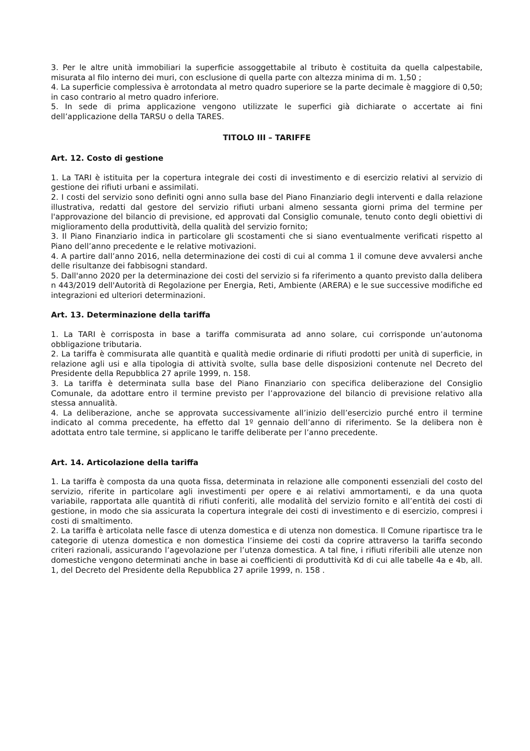3. Per le altre unità immobiliari la superficie assoggettabile al tributo è costituita da quella calpestabile, misurata al filo interno dei muri, con esclusione di quella parte con altezza minima di m. 1,50 ;
4. La superficie complessiva è arrotondata al metro quadro superiore se la parte decimale è maggiore di 0,50; in caso contrario al metro quadro inferiore.
5. In sede di prima applicazione vengono utilizzate le superfici già dichiarate o accertate ai fini dell’applicazione della TARSU o della TARES.
TITOLO III – TARIFFE
Art. 12. Costo di gestione
1. La TARI è istituita per la copertura integrale dei costi di investimento e di esercizio relativi al servizio di gestione dei rifiuti urbani e assimilati.
2. I costi del servizio sono definiti ogni anno sulla base del Piano Finanziario degli interventi e dalla relazione illustrativa, redatti dal gestore del servizio rifiuti urbani almeno sessanta giorni prima del termine per l'approvazione del bilancio di previsione, ed approvati dal Consiglio comunale, tenuto conto degli obiettivi di miglioramento della produttività, della qualità del servizio fornito;
3. Il Piano Finanziario indica in particolare gli scostamenti che si siano eventualmente verificati rispetto al Piano dell’anno precedente e le relative motivazioni.
4. A partire dall’anno 2016, nella determinazione dei costi di cui al comma 1 il comune deve avvalersi anche delle risultanze dei fabbisogni standard.
5. Dall'anno 2020 per la determinazione dei costi del servizio si fa riferimento a quanto previsto dalla delibera n 443/2019 dell'Autorità di Regolazione per Energia, Reti, Ambiente (ARERA) e le sue successive modifiche ed integrazioni ed ulteriori determinazioni.
Art. 13. Determinazione della tariffa
1. La TARI è corrisposta in base a tariffa commisurata ad anno solare, cui corrisponde un’autonoma obbligazione tributaria.
2. La tariffa è commisurata alle quantità e qualità medie ordinarie di rifiuti prodotti per unità di superficie, in relazione agli usi e alla tipologia di attività svolte, sulla base delle disposizioni contenute nel Decreto del Presidente della Repubblica 27 aprile 1999, n. 158.
3. La tariffa è determinata sulla base del Piano Finanziario con specifica deliberazione del Consiglio Comunale, da adottare entro il termine previsto per l’approvazione del bilancio di previsione relativo alla stessa annualità.
4. La deliberazione, anche se approvata successivamente all’inizio dell’esercizio purché entro il termine indicato al comma precedente, ha effetto dal 1º gennaio dell’anno di riferimento. Se la delibera non è adottata entro tale termine, si applicano le tariffe deliberate per l’anno precedente.
Art. 14. Articolazione della tariffa
1. La tariffa è composta da una quota fissa, determinata in relazione alle componenti essenziali del costo del servizio, riferite in particolare agli investimenti per opere e ai relativi ammortamenti, e da una quota variabile, rapportata alle quantità di rifiuti conferiti, alle modalità del servizio fornito e all’entità dei costi di gestione, in modo che sia assicurata la copertura integrale dei costi di investimento e di esercizio, compresi i costi di smaltimento.
2. La tariffa è articolata nelle fasce di utenza domestica e di utenza non domestica. Il Comune ripartisce tra le categorie di utenza domestica e non domestica l’insieme dei costi da coprire attraverso la tariffa secondo criteri razionali, assicurando l’agevolazione per l’utenza domestica. A tal fine, i rifiuti riferibili alle utenze non domestiche vengono determinati anche in base ai coefficienti di produttività Kd di cui alle tabelle 4a e 4b, all. 1, del Decreto del Presidente della Repubblica 27 aprile 1999, n. 158 .